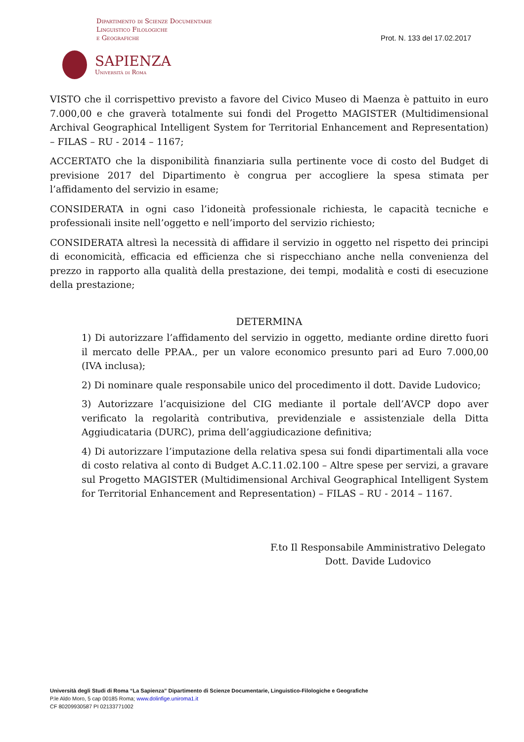Dipartimento di Scienze Documentarie
Linguistico Filologiche
e Geografiche
Prot. N. 133 del 17.02.2017
SAPIENZA
Università di Roma
VISTO che il corrispettivo previsto a favore del Civico Museo di Maenza è pattuito in euro 7.000,00 e che graverà totalmente sui fondi del Progetto MAGISTER (Multidimensional Archival Geographical Intelligent System for Territorial Enhancement and Representation) – FILAS – RU - 2014 – 1167;
ACCERTATO che la disponibilità finanziaria sulla pertinente voce di costo del Budget di previsione 2017 del Dipartimento è congrua per accogliere la spesa stimata per l’affidamento del servizio in esame;
CONSIDERATA in ogni caso l’idoneità professionale richiesta, le capacità tecniche e professionali insite nell’oggetto e nell’importo del servizio richiesto;
CONSIDERATA altresì la necessità di affidare il servizio in oggetto nel rispetto dei principi di economicità, efficacia ed efficienza che si rispecchiano anche nella convenienza del prezzo in rapporto alla qualità della prestazione, dei tempi, modalità e costi di esecuzione della prestazione;
DETERMINA
1) Di autorizzare l’affidamento del servizio in oggetto, mediante ordine diretto fuori il mercato delle PP.AA., per un valore economico presunto pari ad Euro 7.000,00 (IVA inclusa);
2) Di nominare quale responsabile unico del procedimento il dott. Davide Ludovico;
3) Autorizzare l’acquisizione del CIG mediante il portale dell’AVCP dopo aver verificato la regolarità contributiva, previdenziale e assistenziale della Ditta Aggiudicataria (DURC), prima dell’aggiudicazione definitiva;
4) Di autorizzare l’imputazione della relativa spesa sui fondi dipartimentali alla voce di costo relativa al conto di Budget A.C.11.02.100 – Altre spese per servizi, a gravare sul Progetto MAGISTER (Multidimensional Archival Geographical Intelligent System for Territorial Enhancement and Representation) – FILAS – RU - 2014 – 1167.
F.to Il Responsabile Amministrativo Delegato
Dott. Davide Ludovico
Università degli Studi di Roma “La Sapienza” Dipartimento di Scienze Documentarie, Linguistico-Filologiche e Geografiche
P.le Aldo Moro, 5 cap 00185 Roma; www.dolinfige.uniroma1.it
CF 80209930587 PI 02133771002